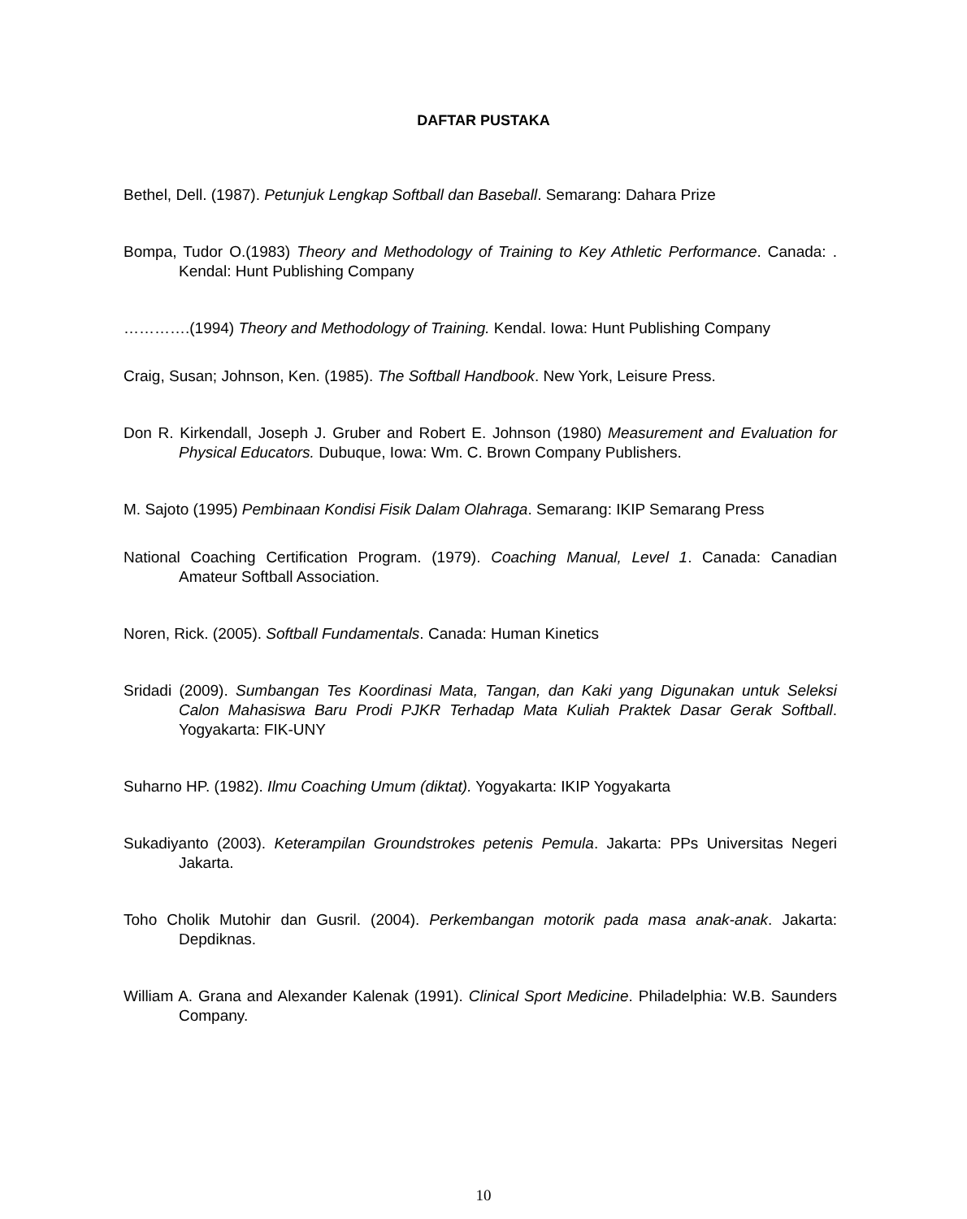DAFTAR PUSTAKA
Bethel, Dell. (1987). Petunjuk Lengkap Softball dan Baseball. Semarang: Dahara Prize
Bompa, Tudor O.(1983) Theory and Methodology of Training to Key Athletic Performance. Canada: . Kendal: Hunt Publishing Company
………….(1994) Theory and Methodology of Training. Kendal. Iowa: Hunt Publishing Company
Craig, Susan; Johnson, Ken. (1985). The Softball Handbook. New York, Leisure Press.
Don R. Kirkendall, Joseph J. Gruber and Robert E. Johnson (1980) Measurement and Evaluation for Physical Educators. Dubuque, Iowa: Wm. C. Brown Company Publishers.
M. Sajoto (1995) Pembinaan Kondisi Fisik Dalam Olahraga. Semarang: IKIP Semarang Press
National Coaching Certification Program. (1979). Coaching Manual, Level 1. Canada: Canadian Amateur Softball Association.
Noren, Rick. (2005). Softball Fundamentals. Canada: Human Kinetics
Sridadi (2009). Sumbangan Tes Koordinasi Mata, Tangan, dan Kaki yang Digunakan untuk Seleksi Calon Mahasiswa Baru Prodi PJKR Terhadap Mata Kuliah Praktek Dasar Gerak Softball. Yogyakarta: FIK-UNY
Suharno HP. (1982). Ilmu Coaching Umum (diktat). Yogyakarta: IKIP Yogyakarta
Sukadiyanto (2003). Keterampilan Groundstrokes petenis Pemula. Jakarta: PPs Universitas Negeri Jakarta.
Toho Cholik Mutohir dan Gusril. (2004). Perkembangan motorik pada masa anak-anak. Jakarta: Depdiknas.
William A. Grana and Alexander Kalenak (1991). Clinical Sport Medicine. Philadelphia: W.B. Saunders Company.
10